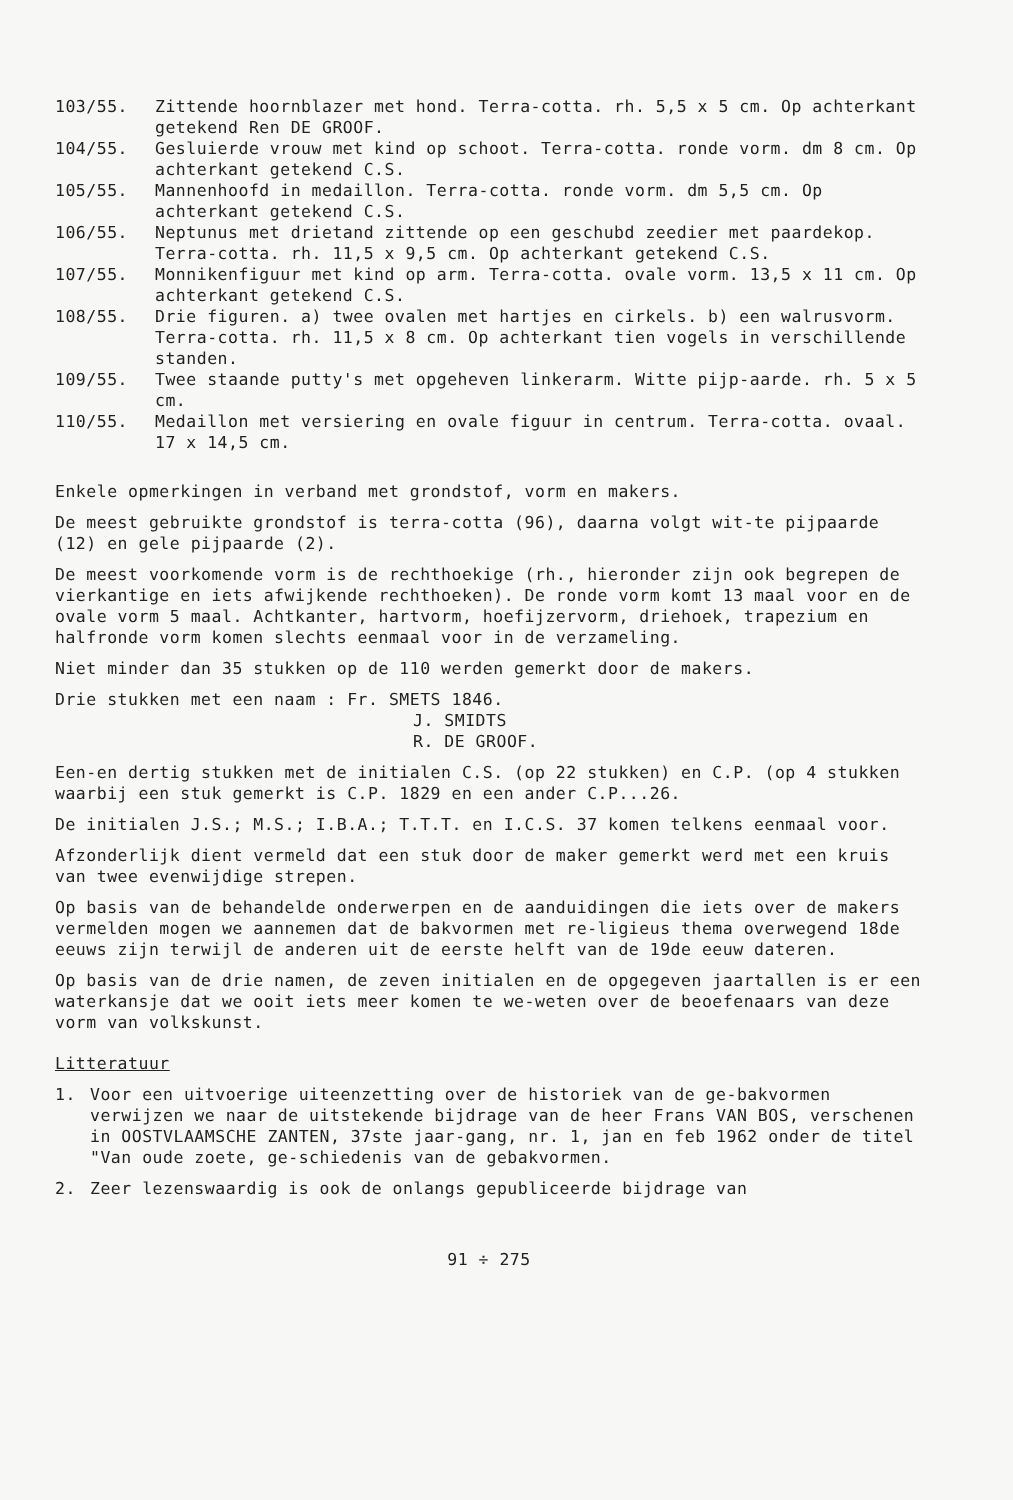103/55. Zittende hoornblazer met hond. Terra-cotta. rh. 5,5 x 5 cm. Op achterkant getekend Ren DE GROOF.
104/55. Gesluierde vrouw met kind op schoot. Terra-cotta. ronde vorm. dm 8 cm. Op achterkant getekend C.S.
105/55. Mannenhoofd in medaillon. Terra-cotta. ronde vorm. dm 5,5 cm. Op achterkant getekend C.S.
106/55. Neptunus met drietand zittende op een geschubd zeedier met paardekop. Terra-cotta. rh. 11,5 x 9,5 cm. Op achterkant getekend C.S.
107/55. Monnikenfiguur met kind op arm. Terra-cotta. ovale vorm. 13,5 x 11 cm. Op achterkant getekend C.S.
108/55. Drie figuren. a) twee ovalen met hartjes en cirkels. b) een walrusvorm. Terra-cotta. rh. 11,5 x 8 cm. Op achterkant tien vogels in verschillende standen.
109/55. Twee staande putty's met opgeheven linkerarm. Witte pijp-aarde. rh. 5 x 5 cm.
110/55. Medaillon met versiering en ovale figuur in centrum. Terra-cotta. ovaal. 17 x 14,5 cm.
Enkele opmerkingen in verband met grondstof, vorm en makers.
De meest gebruikte grondstof is terra-cotta (96), daarna volgt wit-te pijpaarde (12) en gele pijpaarde (2).
De meest voorkomende vorm is de rechthoekige (rh., hieronder zijn ook begrepen de vierkantige en iets afwijkende rechthoeken). De ronde vorm komt 13 maal voor en de ovale vorm 5 maal. Achtkanter, hartvorm, hoefijzervorm, driehoek, trapezium en halfronde vorm komen slechts eenmaal voor in de verzameling.
Niet minder dan 35 stukken op de 110 werden gemerkt door de makers.
Drie stukken met een naam : Fr. SMETS 1846.
J. SMIDTS
R. DE GROOF.
Een-en dertig stukken met de initialen C.S. (op 22 stukken) en C.P. (op 4 stukken waarbij een stuk gemerkt is C.P. 1829 en een ander C.P...26.
De initialen J.S.; M.S.; I.B.A.; T.T.T. en I.C.S. 37 komen telkens eenmaal voor.
Afzonderlijk dient vermeld dat een stuk door de maker gemerkt werd met een kruis van twee evenwijdige strepen.
Op basis van de behandelde onderwerpen en de aanduidingen die iets over de makers vermelden mogen we aannemen dat de bakvormen met re-ligieus thema overwegend 18de eeuws zijn terwijl de anderen uit de eerste helft van de 19de eeuw dateren.
Op basis van de drie namen, de zeven initialen en de opgegeven jaartallen is er een waterkansje dat we ooit iets meer komen te we-weten over de beoefenaars van deze vorm van volkskunst.
Litteratuur
1. Voor een uitvoerige uiteenzetting over de historiek van de ge-bakvormen verwijzen we naar de uitstekende bijdrage van de heer Frans VAN BOS, verschenen in OOSTVLAAMSCHE ZANTEN, 37ste jaar-gang, nr. 1, jan en feb 1962 onder de titel "Van oude zoete, ge-schiedenis van de gebakvormen.
2. Zeer lezenswaardig is ook de onlangs gepubliceerde bijdrage van
91 ÷ 275